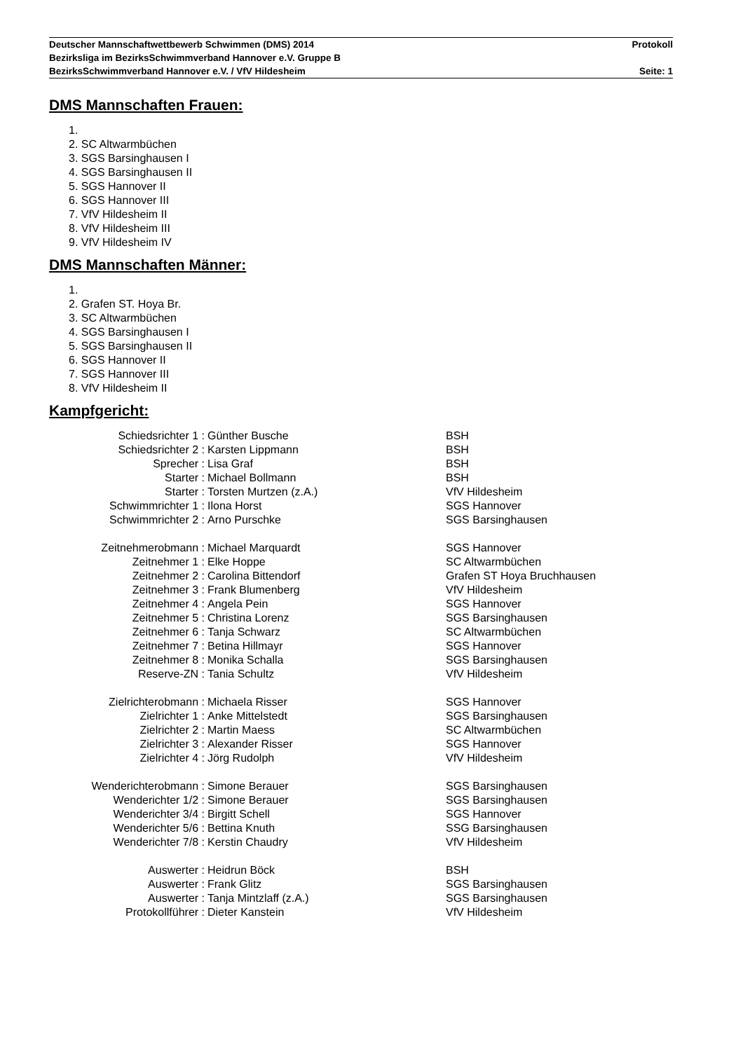Deutscher Mannschaftwettbewerb Schwimmen (DMS) 2014 Protokoll
Bezirksliga im BezirksSchwimmverband Hannover e.V. Gruppe B
BezirksSchwimmverband Hannover e.V. / VfV Hildesheim Seite: 1
DMS Mannschaften Frauen:
1.
2. SC Altwarmbüchen
3. SGS Barsinghausen I
4. SGS Barsinghausen II
5. SGS Hannover II
6. SGS Hannover III
7. VfV Hildesheim II
8. VfV Hildesheim III
9. VfV Hildesheim IV
DMS Mannschaften Männer:
1.
2. Grafen ST. Hoya Br.
3. SC Altwarmbüchen
4. SGS Barsinghausen I
5. SGS Barsinghausen II
6. SGS Hannover II
7. SGS Hannover III
8. VfV Hildesheim II
Kampfgericht:
| Schiedsrichter 1 : | Günther Busche | BSH |
| Schiedsrichter 2 : | Karsten Lippmann | BSH |
| Sprecher : | Lisa Graf | BSH |
| Starter : | Michael Bollmann | BSH |
| Starter : | Torsten Murtzen (z.A.) | VfV Hildesheim |
| Schwimmrichter 1 : | Ilona Horst | SGS Hannover |
| Schwimmrichter 2 : | Arno Purschke | SGS Barsinghausen |
| Zeitnehmerobmann : | Michael Marquardt | SGS Hannover |
| Zeitnehmer 1 : | Elke Hoppe | SC Altwarmbüchen |
| Zeitnehmer 2 : | Carolina Bittendorf | Grafen ST Hoya Bruchhausen |
| Zeitnehmer 3 : | Frank Blumenberg | VfV Hildesheim |
| Zeitnehmer 4 : | Angela Pein | SGS Hannover |
| Zeitnehmer 5 : | Christina Lorenz | SGS Barsinghausen |
| Zeitnehmer 6 : | Tanja Schwarz | SC Altwarmbüchen |
| Zeitnehmer 7 : | Betina Hillmayr | SGS Hannover |
| Zeitnehmer 8 : | Monika Schalla | SGS Barsinghausen |
| Reserve-ZN : | Tania Schultz | VfV Hildesheim |
| Zielrichterobmann : | Michaela Risser | SGS Hannover |
| Zielrichter 1 : | Anke Mittelstedt | SGS Barsinghausen |
| Zielrichter 2 : | Martin Maess | SC Altwarmbüchen |
| Zielrichter 3 : | Alexander Risser | SGS Hannover |
| Zielrichter 4 : | Jörg Rudolph | VfV Hildesheim |
| Wenderichterobmann : | Simone Berauer | SGS Barsinghausen |
| Wenderichter 1/2 : | Simone Berauer | SGS Barsinghausen |
| Wenderichter 3/4 : | Birgitt Schell | SGS Hannover |
| Wenderichter 5/6 : | Bettina Knuth | SSG Barsinghausen |
| Wenderichter 7/8 : | Kerstin Chaudry | VfV Hildesheim |
| Auswerter : | Heidrun Böck | BSH |
| Auswerter : | Frank Glitz | SGS Barsinghausen |
| Auswerter : | Tanja Mintzlaff (z.A.) | SGS Barsinghausen |
| Protokollführer : | Dieter Kanstein | VfV Hildesheim |